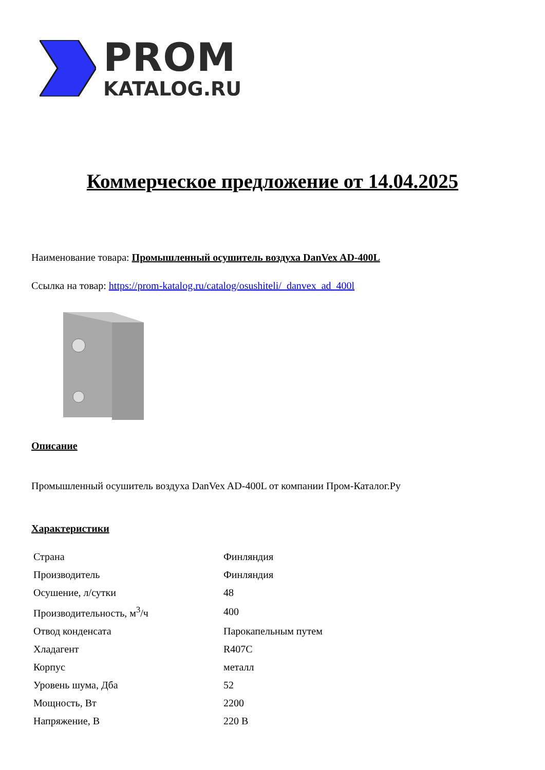PROM
KATALOG.RU
Коммерческое предложение от 14.04.2025
Наименование товара: Промышленный осушитель воздуха DanVex AD-400L
Ссылка на товар: https://prom-katalog.ru/catalog/osushiteli/_danvex_ad_400l
Описание
Промышленный осушитель воздуха DanVex AD-400L от компании Пром-Каталог.Ру
Характеристики
| Страна | Финляндия |
| Производитель | Финляндия |
| Осушение, л/сутки | 48 |
| Производительность, м<sup>3</sup>/ч | 400 |
| Отвод конденсата | Парокапельным путем |
| Хладагент | R407C |
| Корпус | металл |
| Уровень шума, Дба | 52 |
| Мощность, Вт | 2200 |
| Напряжение, В | 220 В |